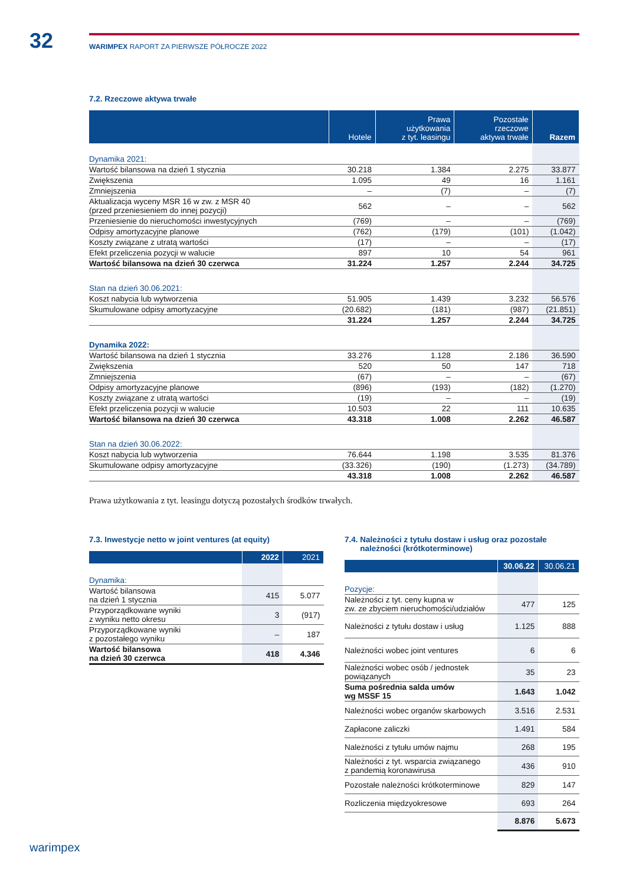32
WARIMPEX RAPORT ZA PIERWSZE PÓŁROCZE 2022
7.2. Rzeczowe aktywa trwałe
| | Hotele | Prawa użytkowania z tyt. leasingu | Pozostałe rzeczowe aktywa trwałe | Razem |
| --- | --- | --- | --- | --- |
| Dynamika 2021: | | | | |
| Wartość bilansowa na dzień 1 stycznia | 30.218 | 1.384 | 2.275 | 33.877 |
| Zwiększenia | 1.095 | 49 | 16 | 1.161 |
| Zmniejszenia | – | (7) | – | (7) |
| Aktualizacja wyceny MSR 16 w zw. z MSR 40 (przed przeniesieniem do innej pozycji) | 562 | – | – | 562 |
| Przeniesienie do nieruchomości inwestycyjnych | (769) | – | – | (769) |
| Odpisy amortyzacyjne planowe | (762) | (179) | (101) | (1.042) |
| Koszty związane z utratą wartości | (17) | – | – | (17) |
| Efekt przeliczenia pozycji w walucie | 897 | 10 | 54 | 961 |
| Wartość bilansowa na dzień 30 czerwca | 31.224 | 1.257 | 2.244 | 34.725 |
| Stan na dzień 30.06.2021: | | | | |
| Koszt nabycia lub wytworzenia | 51.905 | 1.439 | 3.232 | 56.576 |
| Skumulowane odpisy amortyzacyjne | (20.682) | (181) | (987) | (21.851) |
| | 31.224 | 1.257 | 2.244 | 34.725 |
| Dynamika 2022: | | | | |
| Wartość bilansowa na dzień 1 stycznia | 33.276 | 1.128 | 2.186 | 36.590 |
| Zwiększenia | 520 | 50 | 147 | 718 |
| Zmniejszenia | (67) | – | – | (67) |
| Odpisy amortyzacyjne planowe | (896) | (193) | (182) | (1.270) |
| Koszty związane z utratą wartości | (19) | – | – | (19) |
| Efekt przeliczenia pozycji w walucie | 10.503 | 22 | 111 | 10.635 |
| Wartość bilansowa na dzień 30 czerwca | 43.318 | 1.008 | 2.262 | 46.587 |
| Stan na dzień 30.06.2022: | | | | |
| Koszt nabycia lub wytworzenia | 76.644 | 1.198 | 3.535 | 81.376 |
| Skumulowane odpisy amortyzacyjne | (33.326) | (190) | (1.273) | (34.789) |
| | 43.318 | 1.008 | 2.262 | 46.587 |
Prawa użytkowania z tyt. leasingu dotyczą pozostałych środków trwałych.
7.3. Inwestycje netto w joint ventures (at equity)
| | 2022 | 2021 |
| --- | --- | --- |
| Dynamika: | | |
| Wartość bilansowa na dzień 1 stycznia | 415 | 5.077 |
| Przyporządkowane wyniki z wyniku netto okresu | 3 | (917) |
| Przyporządkowane wyniki z pozostałego wyniku | – | 187 |
| Wartość bilansowa na dzień 30 czerwca | 418 | 4.346 |
7.4. Należności z tytułu dostaw i usług oraz pozostałe
należności (krótkoterminowe)
| | 30.06.22 | 30.06.21 |
| --- | --- | --- |
| Pozycje: | | |
| Należności z tyt. ceny kupna w zw. ze zbyciem nieruchomości/udziałów | 477 | 125 |
| Należności z tytułu dostaw i usług | 1.125 | 888 |
| Należności wobec joint ventures | 6 | 6 |
| Należności wobec osób / jednostek powiązanych | 35 | 23 |
| Suma pośrednia salda umów wg MSSF 15 | 1.643 | 1.042 |
| Należności wobec organów skarbowych | 3.516 | 2.531 |
| Zapłacone zaliczki | 1.491 | 584 |
| Należności z tytułu umów najmu | 268 | 195 |
| Należności z tyt. wsparcia związanego z pandemią koronawirusa | 436 | 910 |
| Pozostałe należności krótkoterminowe | 829 | 147 |
| Rozliczenia międzyokresowe | 693 | 264 |
| | 8.876 | 5.673 |
warimpex